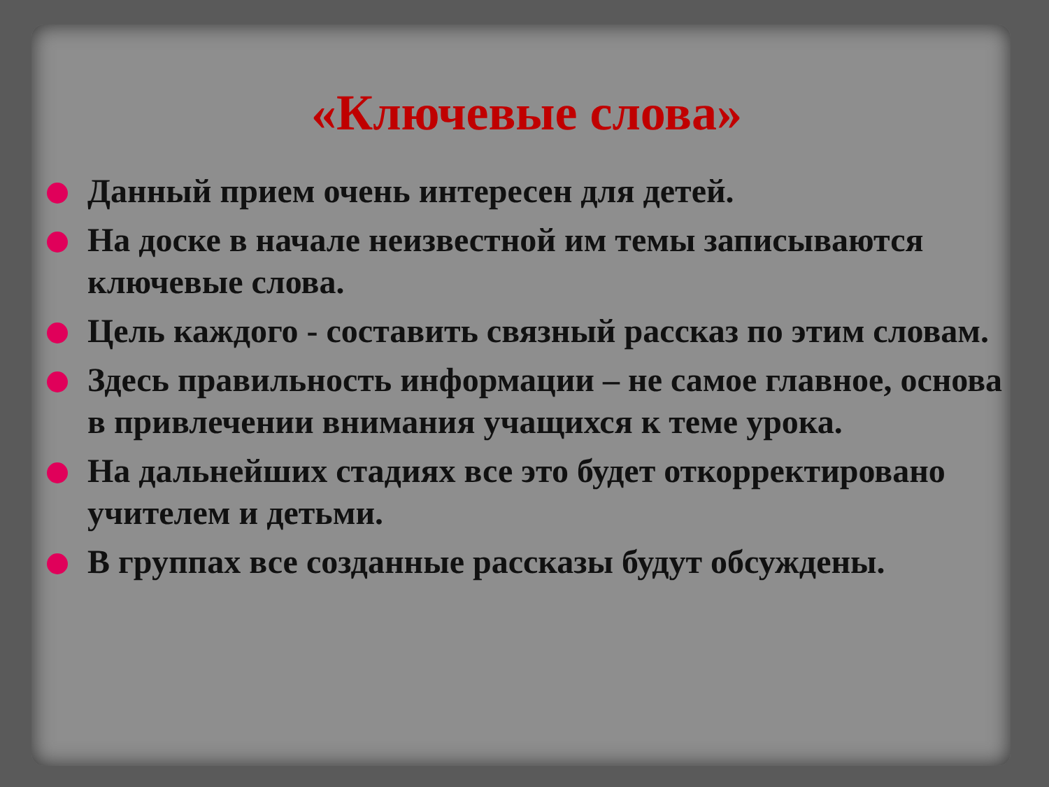«Ключевые слова»
Данный прием очень интересен для детей.
На доске в начале неизвестной им темы записываются ключевые слова.
Цель каждого - составить связный рассказ по этим словам.
Здесь правильность информации – не самое главное, основа в привлечении внимания учащихся к теме урока.
На дальнейших стадиях все это будет откорректировано учителем и детьми.
В группах все созданные рассказы будут обсуждены.